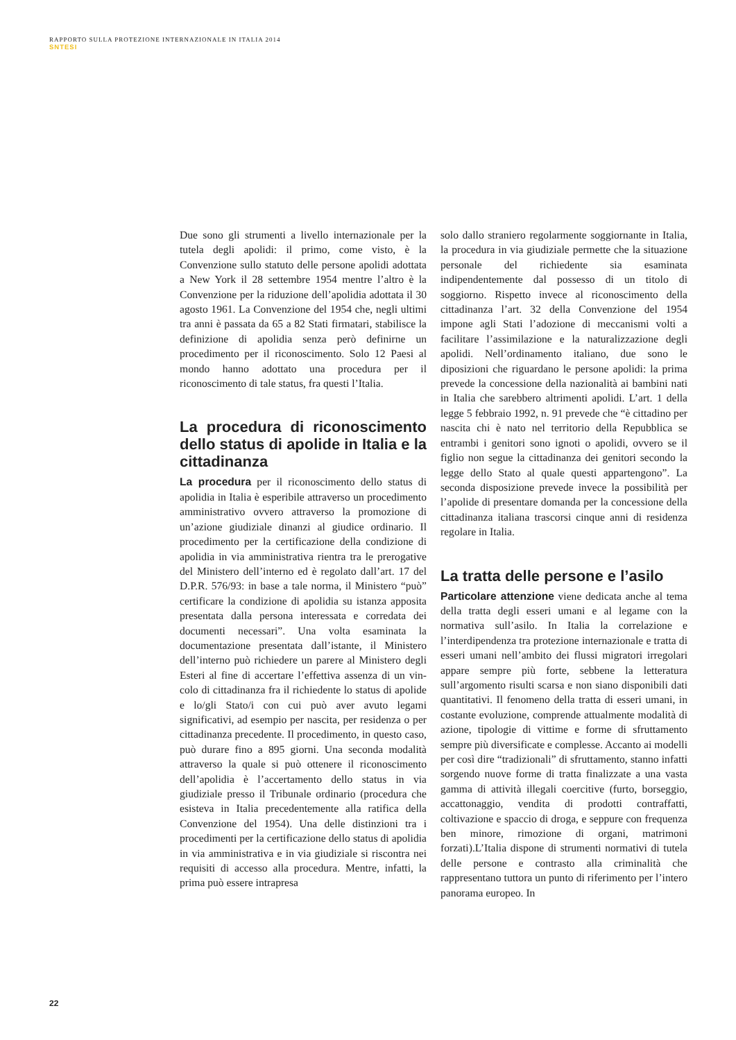RAPPORTO SULLA PROTEZIONE INTERNAZIONALE IN ITALIA 2014
SNTESI
Due sono gli strumenti a livello internazionale per la tutela degli apolidi: il primo, come visto, è la Convenzione sullo statuto delle persone apolidi adottata a New York il 28 settembre 1954 mentre l’altro è la Convenzione per la riduzione dell’apolidia adottata il 30 agosto 1961. La Convenzione del 1954 che, negli ultimi tra anni è passata da 65 a 82 Stati firmatari, stabilisce la definizione di apolidia senza però definirne un procedimento per il riconoscimento. Solo 12 Paesi al mondo hanno adottato una procedura per il riconoscimento di tale status, fra questi l’Italia.
La procedura di riconoscimento dello status di apolide in Italia e la cittadinanza
La procedura per il riconoscimento dello status di apolidia in Italia è esperibile attraverso un procedimento amministrativo ovvero attraverso la promozione di un’azione giudiziale dinanzi al giudice ordinario. Il procedimento per la certificazione della condizione di apolidia in via amministrativa rientra tra le prerogative del Ministero dell’interno ed è regolato dall’art. 17 del D.P.R. 576/93: in base a tale norma, il Ministero “può” certificare la condizione di apolidia su istanza apposita presentata dalla persona interessata e corredata dei documenti necessari”. Una volta esaminata la documentazione presentata dall’istante, il Ministero dell’interno può richiedere un parere al Ministero degli Esteri al fine di accertare l’effettiva assenza di un vin-colo di cittadinanza fra il richiedente lo status di apolide e lo/gli Stato/i con cui può aver avuto legami significativi, ad esempio per nascita, per residenza o per cittadinanza precedente. Il procedimento, in questo caso, può durare fino a 895 giorni. Una seconda modalità attraverso la quale si può ottenere il riconoscimento dell’apolidia è l’accertamento dello status in via giudiziale presso il Tribunale ordinario (procedura che esisteva in Italia precedentemente alla ratifica della Convenzione del 1954). Una delle distinzioni tra i procedimenti per la certificazione dello status di apolidia in via amministrativa e in via giudiziale si riscontra nei requisiti di accesso alla procedura. Mentre, infatti, la prima può essere intrapresa
solo dallo straniero regolarmente soggiornante in Italia, la procedura in via giudiziale permette che la situazione personale del richiedente sia esaminata indipendentemente dal possesso di un titolo di soggiorno. Rispetto invece al riconoscimento della cittadinanza l’art. 32 della Convenzione del 1954 impone agli Stati l’adozione di meccanismi volti a facilitare l’assimilazione e la naturalizzazione degli apolidi. Nell’ordinamento italiano, due sono le diposizioni che riguardano le persone apolidi: la prima prevede la concessione della nazionalità ai bambini nati in Italia che sarebbero altrimenti apolidi. L’art. 1 della legge 5 febbraio 1992, n. 91 prevede che “è cittadino per nascita chi è nato nel territorio della Repubblica se entrambi i genitori sono ignoti o apolidi, ovvero se il figlio non segue la cittadinanza dei genitori secondo la legge dello Stato al quale questi appartengono”. La seconda disposizione prevede invece la possibilità per l’apolide di presentare domanda per la concessione della cittadinanza italiana trascorsi cinque anni di residenza regolare in Italia.
La tratta delle persone e l’asilo
Particolare attenzione viene dedicata anche al tema della tratta degli esseri umani e al legame con la normativa sull’asilo. In Italia la correlazione e l’interdipendenza tra protezione internazionale e tratta di esseri umani nell’ambito dei flussi migratori irregolari appare sempre più forte, sebbene la letteratura sull’argomento risulti scarsa e non siano disponibili dati quantitativi. Il fenomeno della tratta di esseri umani, in costante evoluzione, comprende attualmente modalità di azione, tipologie di vittime e forme di sfruttamento sempre più diversificate e complesse. Accanto ai modelli per così dire “tradizionali” di sfruttamento, stanno infatti sorgendo nuove forme di tratta finalizzate a una vasta gamma di attività illegali coercitive (furto, borseggio, accattonaggio, vendita di prodotti contraffatti, coltivazione e spaccio di droga, e seppure con frequenza ben minore, rimozione di organi, matrimoni forzati).L’Italia dispone di strumenti normativi di tutela delle persone e contrasto alla criminalità che rappresentano tuttora un punto di riferimento per l’intero panorama europeo. In
22